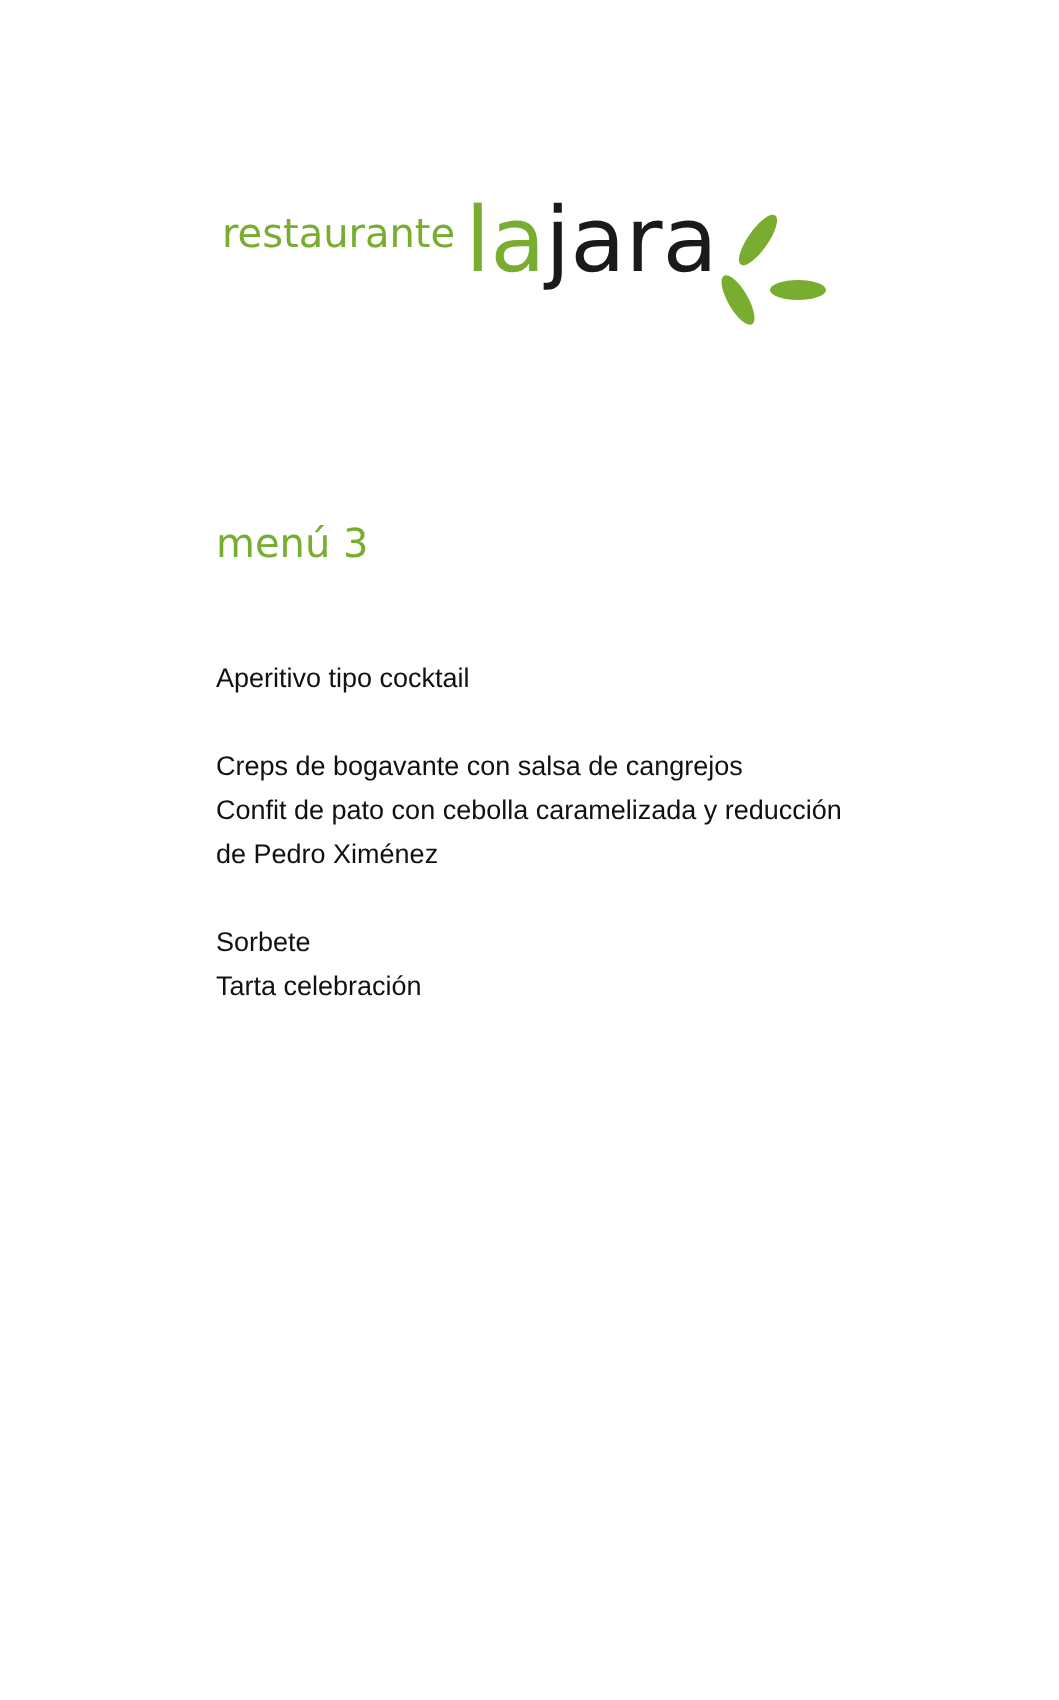restaurante la jara
menú 3
Aperitivo tipo cocktail
Creps de bogavante con salsa de cangrejos
Confit de pato con cebolla caramelizada y reducción
de Pedro Ximénez
Sorbete
Tarta celebración